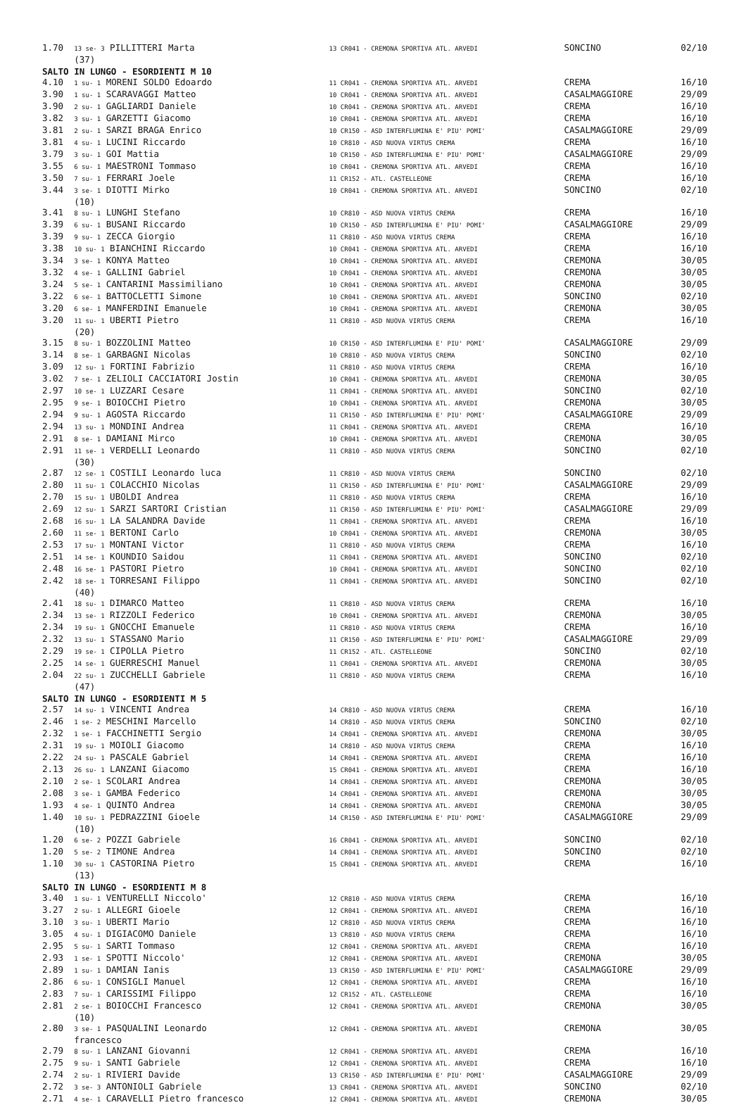| 1.70 | 13 se- 3 PILLITTERI Marta (37) | 13 CR041 - CREMONA SPORTIVA ATL. ARVEDI | SONCINO | 02/10 |
| SALTO IN LUNGO - ESORDIENTI M 10 | | | | |
| 4.10 | 1 su- 1 MORENI SOLDO Edoardo | 11 CR041 - CREMONA SPORTIVA ATL. ARVEDI | CREMA | 16/10 |
| 3.90 | 1 su- 1 SCARAVAGGI Matteo | 10 CR041 - CREMONA SPORTIVA ATL. ARVEDI | CASALMAGGIORE | 29/09 |
| 3.90 | 2 su- 1 GAGLIARDI Daniele | 10 CR041 - CREMONA SPORTIVA ATL. ARVEDI | CREMA | 16/10 |
| 3.82 | 3 su- 1 GARZETTI Giacomo | 10 CR041 - CREMONA SPORTIVA ATL. ARVEDI | CREMA | 16/10 |
| 3.81 | 2 su- 1 SARZI BRAGA Enrico | 10 CR150 - ASD INTERFLUMINA E' PIU' POMI' | CASALMAGGIORE | 29/09 |
| 3.81 | 4 su- 1 LUCINI Riccardo | 10 CR810 - ASD NUOVA VIRTUS CREMA | CREMA | 16/10 |
| 3.79 | 3 su- 1 GOI Mattia | 10 CR150 - ASD INTERFLUMINA E' PIU' POMI' | CASALMAGGIORE | 29/09 |
| 3.55 | 6 su- 1 MAESTRONI Tommaso | 10 CR041 - CREMONA SPORTIVA ATL. ARVEDI | CREMA | 16/10 |
| 3.50 | 7 su- 1 FERRARI Joele | 11 CR152 - ATL. CASTELLEONE | CREMA | 16/10 |
| 3.44 | 3 se- 1 DIOTTI Mirko (10) | 10 CR041 - CREMONA SPORTIVA ATL. ARVEDI | SONCINO | 02/10 |
| 3.41 | 8 su- 1 LUNGHI Stefano | 10 CR810 - ASD NUOVA VIRTUS CREMA | CREMA | 16/10 |
| 3.39 | 6 su- 1 BUSANI Riccardo | 10 CR150 - ASD INTERFLUMINA E' PIU' POMI' | CASALMAGGIORE | 29/09 |
| 3.39 | 9 su- 1 ZECCA Giorgio | 11 CR810 - ASD NUOVA VIRTUS CREMA | CREMA | 16/10 |
| 3.38 | 10 su- 1 BIANCHINI Riccardo | 10 CR041 - CREMONA SPORTIVA ATL. ARVEDI | CREMA | 16/10 |
| 3.34 | 3 se- 1 KONYA Matteo | 10 CR041 - CREMONA SPORTIVA ATL. ARVEDI | CREMONA | 30/05 |
| 3.32 | 4 se- 1 GALLINI Gabriel | 10 CR041 - CREMONA SPORTIVA ATL. ARVEDI | CREMONA | 30/05 |
| 3.24 | 5 se- 1 CANTARINI Massimiliano | 10 CR041 - CREMONA SPORTIVA ATL. ARVEDI | CREMONA | 30/05 |
| 3.22 | 6 se- 1 BATTOCLETTI Simone | 10 CR041 - CREMONA SPORTIVA ATL. ARVEDI | SONCINO | 02/10 |
| 3.20 | 6 se- 1 MANFERDINI Emanuele | 10 CR041 - CREMONA SPORTIVA ATL. ARVEDI | CREMONA | 30/05 |
| 3.20 | 11 su- 1 UBERTI Pietro (20) | 11 CR810 - ASD NUOVA VIRTUS CREMA | CREMA | 16/10 |
| 3.15 | 8 su- 1 BOZZOLINI Matteo | 10 CR150 - ASD INTERFLUMINA E' PIU' POMI' | CASALMAGGIORE | 29/09 |
| 3.14 | 8 se- 1 GARBAGNI Nicolas | 10 CR810 - ASD NUOVA VIRTUS CREMA | SONCINO | 02/10 |
| 3.09 | 12 su- 1 FORTINI Fabrizio | 11 CR810 - ASD NUOVA VIRTUS CREMA | CREMA | 16/10 |
| 3.02 | 7 se- 1 ZELIOLI CACCIATORI Jostin | 10 CR041 - CREMONA SPORTIVA ATL. ARVEDI | CREMONA | 30/05 |
| 2.97 | 10 se- 1 LUZZARI Cesare | 11 CR041 - CREMONA SPORTIVA ATL. ARVEDI | SONCINO | 02/10 |
| 2.95 | 9 se- 1 BOIOCCHI Pietro | 10 CR041 - CREMONA SPORTIVA ATL. ARVEDI | CREMONA | 30/05 |
| 2.94 | 9 su- 1 AGOSTA Riccardo | 11 CR150 - ASD INTERFLUMINA E' PIU' POMI' | CASALMAGGIORE | 29/09 |
| 2.94 | 13 su- 1 MONDINI Andrea | 11 CR041 - CREMONA SPORTIVA ATL. ARVEDI | CREMA | 16/10 |
| 2.91 | 8 se- 1 DAMIANI Mirco | 10 CR041 - CREMONA SPORTIVA ATL. ARVEDI | CREMONA | 30/05 |
| 2.91 | 11 se- 1 VERDELLI Leonardo (30) | 11 CR810 - ASD NUOVA VIRTUS CREMA | SONCINO | 02/10 |
| 2.87 | 12 se- 1 COSTILI Leonardo luca | 11 CR810 - ASD NUOVA VIRTUS CREMA | SONCINO | 02/10 |
| 2.80 | 11 su- 1 COLACCHIO Nicolas | 11 CR150 - ASD INTERFLUMINA E' PIU' POMI' | CASALMAGGIORE | 29/09 |
| 2.70 | 15 su- 1 UBOLDI Andrea | 11 CR810 - ASD NUOVA VIRTUS CREMA | CREMA | 16/10 |
| 2.69 | 12 su- 1 SARZI SARTORI Cristian | 11 CR150 - ASD INTERFLUMINA E' PIU' POMI' | CASALMAGGIORE | 29/09 |
| 2.68 | 16 su- 1 LA SALANDRA Davide | 11 CR041 - CREMONA SPORTIVA ATL. ARVEDI | CREMA | 16/10 |
| 2.60 | 11 se- 1 BERTONI Carlo | 10 CR041 - CREMONA SPORTIVA ATL. ARVEDI | CREMONA | 30/05 |
| 2.53 | 17 su- 1 MONTANI Victor | 11 CR810 - ASD NUOVA VIRTUS CREMA | CREMA | 16/10 |
| 2.51 | 14 se- 1 KOUNDIO Saidou | 11 CR041 - CREMONA SPORTIVA ATL. ARVEDI | SONCINO | 02/10 |
| 2.48 | 16 se- 1 PASTORI Pietro | 10 CR041 - CREMONA SPORTIVA ATL. ARVEDI | SONCINO | 02/10 |
| 2.42 | 18 se- 1 TORRESANI Filippo (40) | 11 CR041 - CREMONA SPORTIVA ATL. ARVEDI | SONCINO | 02/10 |
| 2.41 | 18 su- 1 DIMARCO Matteo | 11 CR810 - ASD NUOVA VIRTUS CREMA | CREMA | 16/10 |
| 2.34 | 13 se- 1 RIZZOLI Federico | 10 CR041 - CREMONA SPORTIVA ATL. ARVEDI | CREMONA | 30/05 |
| 2.34 | 19 su- 1 GNOCCHI Emanuele | 11 CR810 - ASD NUOVA VIRTUS CREMA | CREMA | 16/10 |
| 2.32 | 13 su- 1 STASSANO Mario | 11 CR150 - ASD INTERFLUMINA E' PIU' POMI' | CASALMAGGIORE | 29/09 |
| 2.29 | 19 se- 1 CIPOLLA Pietro | 11 CR152 - ATL. CASTELLEONE | SONCINO | 02/10 |
| 2.25 | 14 se- 1 GUERRESCHI Manuel | 11 CR041 - CREMONA SPORTIVA ATL. ARVEDI | CREMONA | 30/05 |
| 2.04 | 22 su- 1 ZUCCHELLI Gabriele (47) | 11 CR810 - ASD NUOVA VIRTUS CREMA | CREMA | 16/10 |
| SALTO IN LUNGO - ESORDIENTI M 5 | | | | |
| 2.57 | 14 su- 1 VINCENTI Andrea | 14 CR810 - ASD NUOVA VIRTUS CREMA | CREMA | 16/10 |
| 2.46 | 1 se- 2 MESCHINI Marcello | 14 CR810 - ASD NUOVA VIRTUS CREMA | SONCINO | 02/10 |
| 2.32 | 1 se- 1 FACCHINETTI Sergio | 14 CR041 - CREMONA SPORTIVA ATL. ARVEDI | CREMONA | 30/05 |
| 2.31 | 19 su- 1 MOIOLI Giacomo | 14 CR810 - ASD NUOVA VIRTUS CREMA | CREMA | 16/10 |
| 2.22 | 24 su- 1 PASCALE Gabriel | 14 CR041 - CREMONA SPORTIVA ATL. ARVEDI | CREMA | 16/10 |
| 2.13 | 26 su- 1 LANZANI Giacomo | 15 CR041 - CREMONA SPORTIVA ATL. ARVEDI | CREMA | 16/10 |
| 2.10 | 2 se- 1 SCOLARI Andrea | 14 CR041 - CREMONA SPORTIVA ATL. ARVEDI | CREMONA | 30/05 |
| 2.08 | 3 se- 1 GAMBA Federico | 14 CR041 - CREMONA SPORTIVA ATL. ARVEDI | CREMONA | 30/05 |
| 1.93 | 4 se- 1 QUINTO Andrea | 14 CR041 - CREMONA SPORTIVA ATL. ARVEDI | CREMONA | 30/05 |
| 1.40 | 10 su- 1 PEDRAZZINI Gioele (10) | 14 CR150 - ASD INTERFLUMINA E' PIU' POMI' | CASALMAGGIORE | 29/09 |
| 1.20 | 6 se- 2 POZZI Gabriele | 16 CR041 - CREMONA SPORTIVA ATL. ARVEDI | SONCINO | 02/10 |
| 1.20 | 5 se- 2 TIMONE Andrea | 14 CR041 - CREMONA SPORTIVA ATL. ARVEDI | SONCINO | 02/10 |
| 1.10 | 30 su- 1 CASTORINA Pietro (13) | 15 CR041 - CREMONA SPORTIVA ATL. ARVEDI | CREMA | 16/10 |
| SALTO IN LUNGO - ESORDIENTI M 8 | | | | |
| 3.40 | 1 su- 1 VENTURELLI Niccolo' | 12 CR810 - ASD NUOVA VIRTUS CREMA | CREMA | 16/10 |
| 3.27 | 2 su- 1 ALLEGRI Gioele | 12 CR041 - CREMONA SPORTIVA ATL. ARVEDI | CREMA | 16/10 |
| 3.10 | 3 su- 1 UBERTI Mario | 12 CR810 - ASD NUOVA VIRTUS CREMA | CREMA | 16/10 |
| 3.05 | 4 su- 1 DIGIACOMO Daniele | 13 CR810 - ASD NUOVA VIRTUS CREMA | CREMA | 16/10 |
| 2.95 | 5 su- 1 SARTI Tommaso | 12 CR041 - CREMONA SPORTIVA ATL. ARVEDI | CREMA | 16/10 |
| 2.93 | 1 se- 1 SPOTTI Niccolo' | 12 CR041 - CREMONA SPORTIVA ATL. ARVEDI | CREMONA | 30/05 |
| 2.89 | 1 su- 1 DAMIAN Ianis | 13 CR150 - ASD INTERFLUMINA E' PIU' POMI' | CASALMAGGIORE | 29/09 |
| 2.86 | 6 su- 1 CONSIGLI Manuel | 12 CR041 - CREMONA SPORTIVA ATL. ARVEDI | CREMA | 16/10 |
| 2.83 | 7 su- 1 CARISSIMI Filippo | 12 CR152 - ATL. CASTELLEONE | CREMA | 16/10 |
| 2.81 | 2 se- 1 BOIOCCHI Francesco (10) | 12 CR041 - CREMONA SPORTIVA ATL. ARVEDI | CREMONA | 30/05 |
| 2.80 | 3 se- 1 PASQUALINI Leonardo francesco | 12 CR041 - CREMONA SPORTIVA ATL. ARVEDI | CREMONA | 30/05 |
| 2.79 | 8 su- 1 LANZANI Giovanni | 12 CR041 - CREMONA SPORTIVA ATL. ARVEDI | CREMA | 16/10 |
| 2.75 | 9 su- 1 SANTI Gabriele | 12 CR041 - CREMONA SPORTIVA ATL. ARVEDI | CREMA | 16/10 |
| 2.74 | 2 su- 1 RIVIERI Davide | 13 CR150 - ASD INTERFLUMINA E' PIU' POMI' | CASALMAGGIORE | 29/09 |
| 2.72 | 3 se- 3 ANTONIOLI Gabriele | 13 CR041 - CREMONA SPORTIVA ATL. ARVEDI | SONCINO | 02/10 |
| 2.71 | 4 se- 1 CARAVELLI Pietro francesco | 12 CR041 - CREMONA SPORTIVA ATL. ARVEDI | CREMONA | 30/05 |